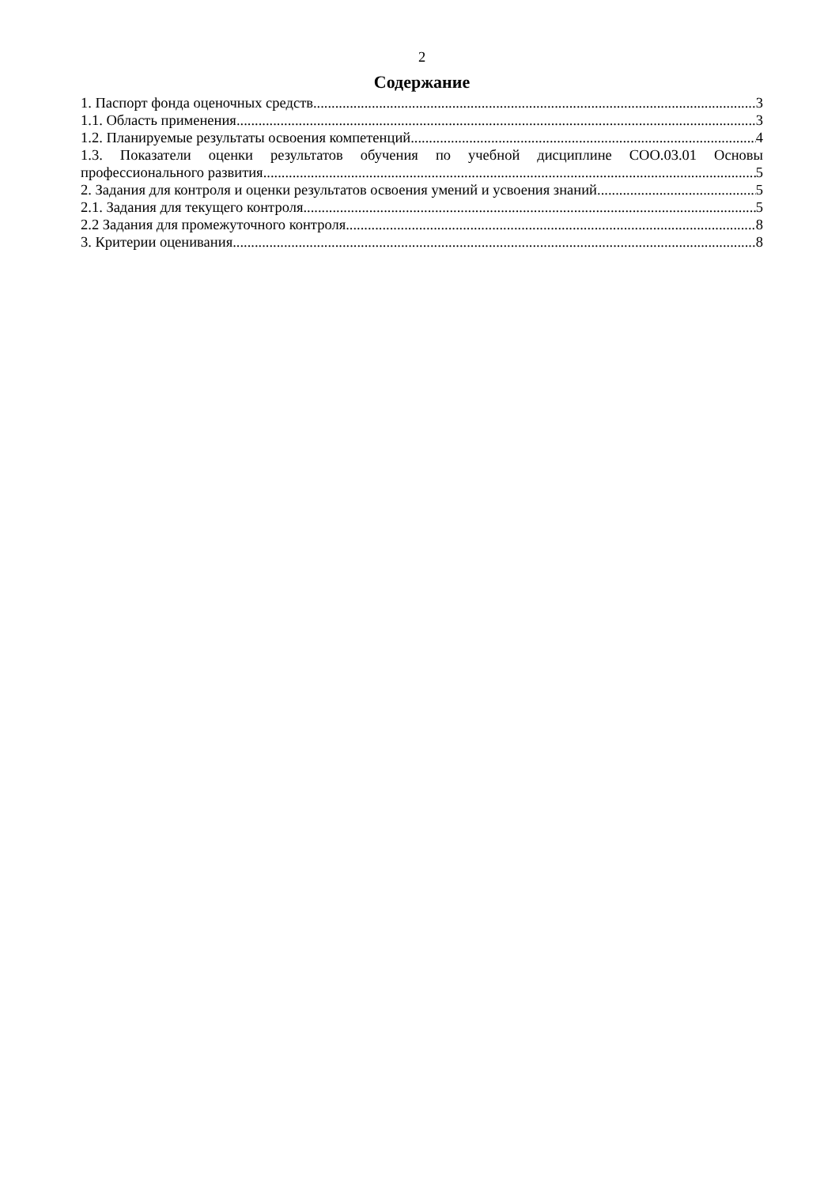2
Содержание
1. Паспорт фонда оценочных средств 3
1.1. Область применения 3
1.2. Планируемые результаты освоения компетенций 4
1.3. Показатели оценки результатов обучения по учебной дисциплине СОО.03.01 Основы
профессионального развития 5
2. Задания для контроля и оценки результатов освоения умений и усвоения знаний 5
2.1. Задания для текущего контроля 5
2.2 Задания для промежуточного контроля 8
3. Критерии оценивания 8